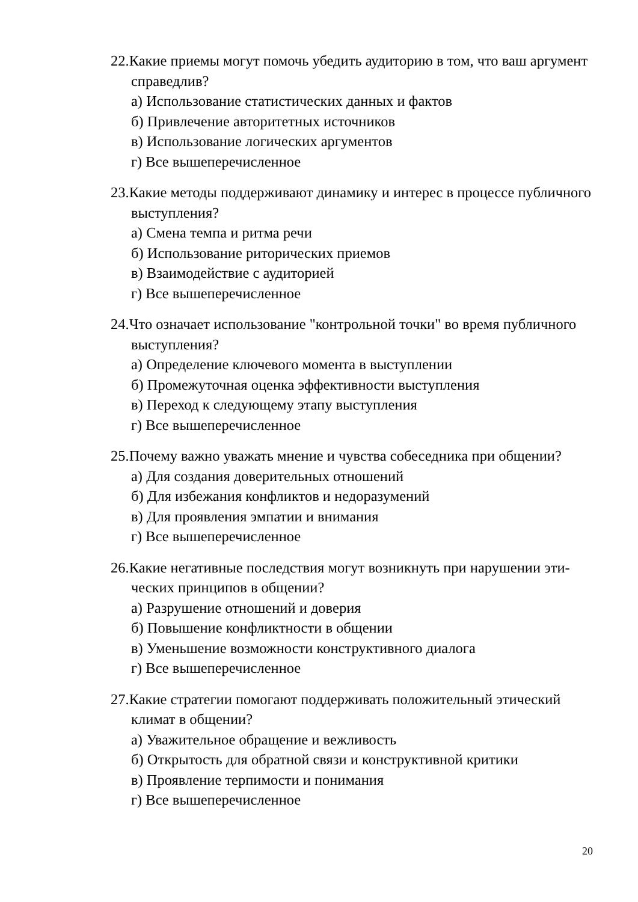22.Какие приемы могут помочь убедить аудиторию в том, что ваш аргу­мент справедлив?
а) Использование статистических данных и фактов
б) Привлечение авторитетных источников
в) Использование логических аргументов
г) Все вышеперечисленное
23.Какие методы поддерживают динамику и интерес в процессе публич­ного выступления?
а) Смена темпа и ритма речи
б) Использование риторических приемов
в) Взаимодействие с аудиторией
г) Все вышеперечисленное
24.Что означает использование "контрольной точки" во время публичного выступления?
а) Определение ключевого момента в выступлении
б) Промежуточная оценка эффективности выступления
в) Переход к следующему этапу выступления
г) Все вышеперечисленное
25.Почему важно уважать мнение и чувства собеседника при общении?
а) Для создания доверительных отношений
б) Для избежания конфликтов и недоразумений
в) Для проявления эмпатии и внимания
г) Все вышеперечисленное
26.Какие негативные последствия могут возникнуть при нарушении эти­ческих принципов в общении?
а) Разрушение отношений и доверия
б) Повышение конфликтности в общении
в) Уменьшение возможности конструктивного диалога
г) Все вышеперечисленное
27.Какие стратегии помогают поддерживать положительный этический климат в общении?
а) Уважительное обращение и вежливость
б) Открытость для обратной связи и конструктивной критики
в) Проявление терпимости и понимания
г) Все вышеперечисленное
20